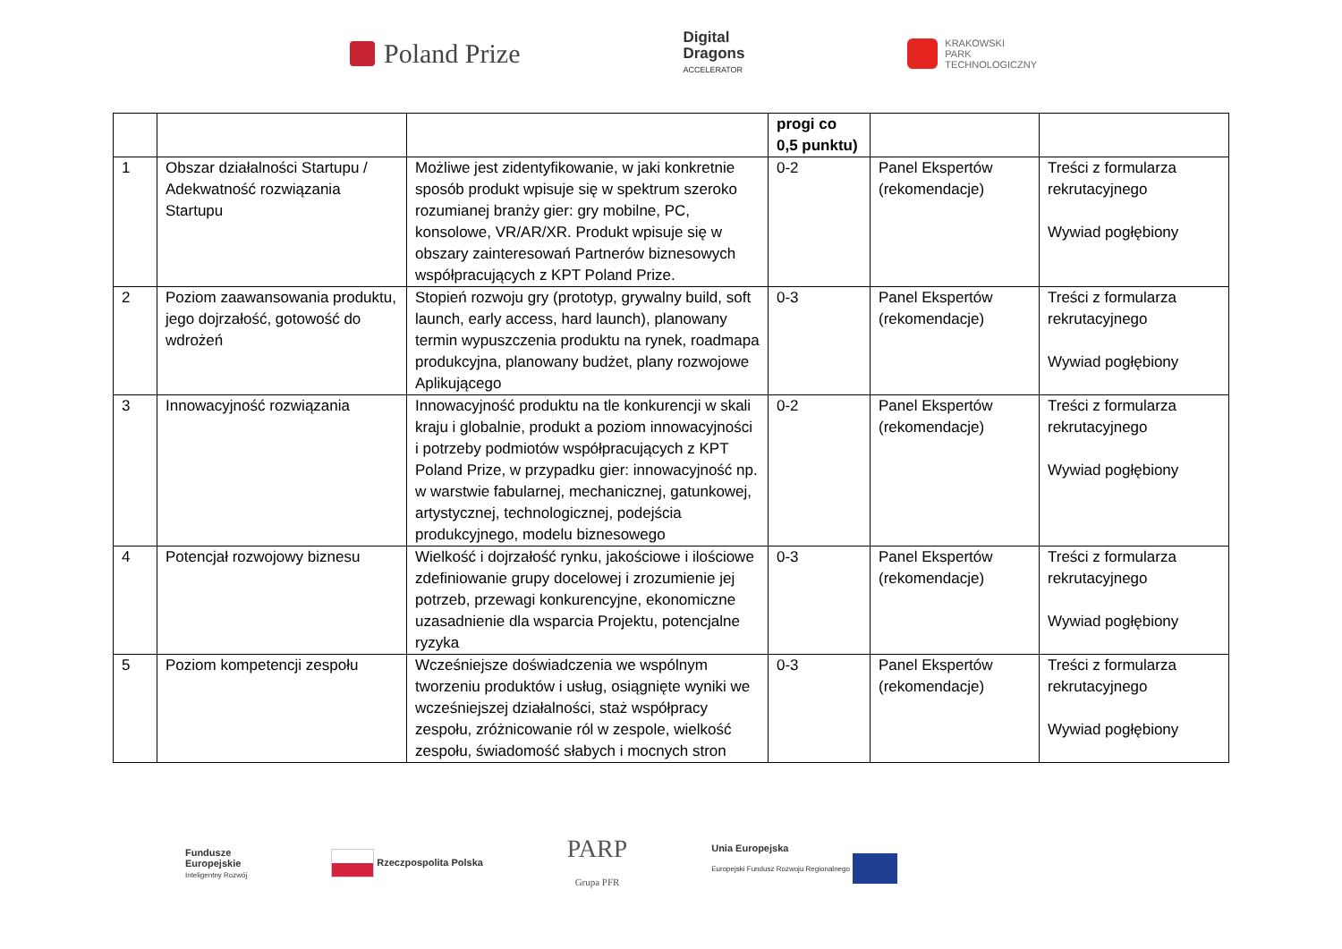Poland Prize
Digital
Dragons
ACCELERATOR
KRAKOWSKI
PARK
TECHNOLOGICZNY
| | | | progi co 0,5 punktu) | | |
| --- | --- | --- | --- | --- | --- |
| 1 | Obszar działalności Startupu / Adekwatność rozwiązania Startupu | Możliwe jest zidentyfikowanie, w jaki konkretnie sposób produkt wpisuje się w spektrum szeroko rozumianej branży gier: gry mobilne, PC, konsolowe, VR/AR/XR. Produkt wpisuje się w obszary zainteresowań Partnerów biznesowych współpracujących z KPT Poland Prize. | 0-2 | Panel Ekspertów (rekomendacje) | Treści z formularza rekrutacyjnego Wywiad pogłębiony |
| 2 | Poziom zaawansowania produktu, jego dojrzałość, gotowość do wdrożeń | Stopień rozwoju gry (prototyp, grywalny build, soft launch, early access, hard launch), planowany termin wypuszczenia produktu na rynek, roadmapa produkcyjna, planowany budżet, plany rozwojowe Aplikującego | 0-3 | Panel Ekspertów (rekomendacje) | Treści z formularza rekrutacyjnego Wywiad pogłębiony |
| 3 | Innowacyjność rozwiązania | Innowacyjność produktu na tle konkurencji w skali kraju i globalnie, produkt a poziom innowacyjności i potrzeby podmiotów współpracujących z KPT Poland Prize, w przypadku gier: innowacyjność np. w warstwie fabularnej, mechanicznej, gatunkowej, artystycznej, technologicznej, podejścia produkcyjnego, modelu biznesowego | 0-2 | Panel Ekspertów (rekomendacje) | Treści z formularza rekrutacyjnego Wywiad pogłębiony |
| 4 | Potencjał rozwojowy biznesu | Wielkość i dojrzałość rynku, jakościowe i ilościowe zdefiniowanie grupy docelowej i zrozumienie jej potrzeb, przewagi konkurencyjne, ekonomiczne uzasadnienie dla wsparcia Projektu, potencjalne ryzyka | 0-3 | Panel Ekspertów (rekomendacje) | Treści z formularza rekrutacyjnego Wywiad pogłębiony |
| 5 | Poziom kompetencji zespołu | Wcześniejsze doświadczenia we wspólnym tworzeniu produktów i usług, osiągnięte wyniki we wcześniejszej działalności, staż współpracy zespołu, zróżnicowanie ról w zespole, wielkość zespołu, świadomość słabych i mocnych stron | 0-3 | Panel Ekspertów (rekomendacje) | Treści z formularza rekrutacyjnego Wywiad pogłębiony |
Fundusze
Europejskie
Inteligentny Rozwój
Rzeczpospolita Polska
PARP
Grupa PFR
Unia Europejska
Europejski Fundusz Rozwoju Regionalnego